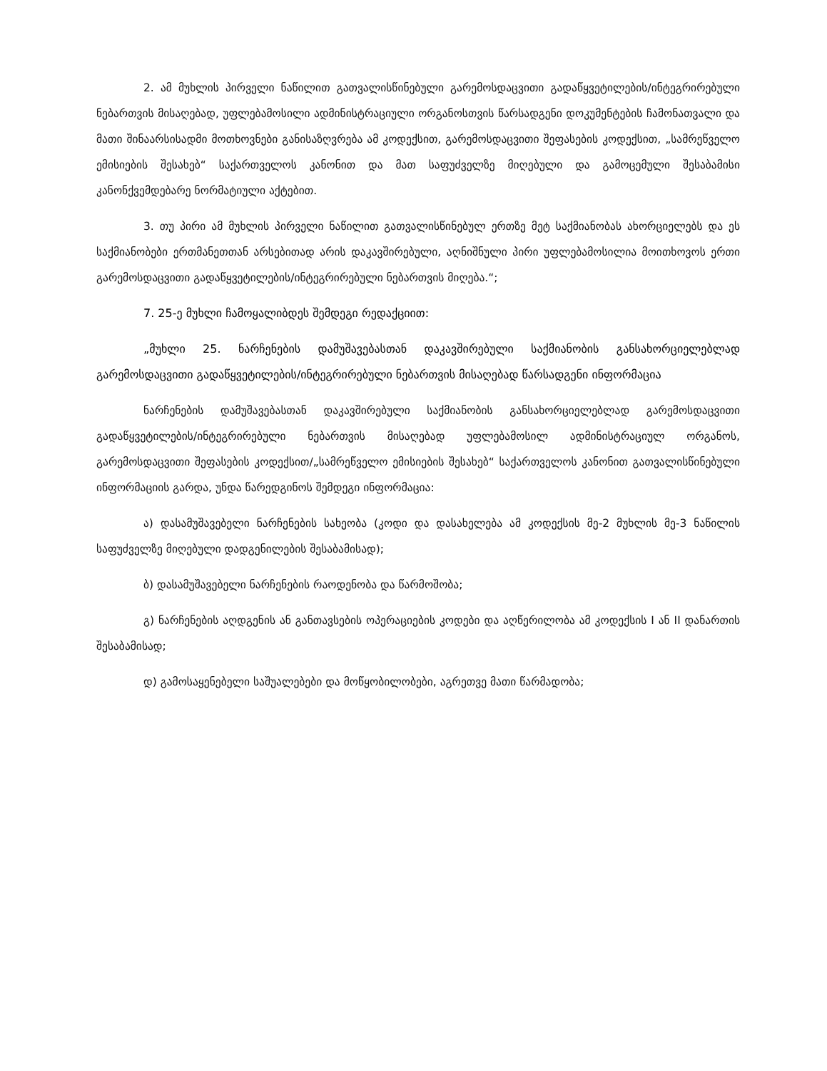2. ამ მუხლის პირველი ნაწილით გათვალისწინებული გარემოსდაცვითი გადაწყვეტილების/ინტეგრირებული ნებართვის მისაღებად, უფლებამოსილი ადმინისტრაციული ორგანოსთვის წარსადგენი დოკუმენტების ჩამონათვალი და მათი შინაარსისადმი მოთხოვნები განისაზღვრება ამ კოდექსით, გარემოსდაცვითი შეფასების კოდექსით, „სამრეწველო ემისიების შესახებ“ საქართველოს კანონით და მათ საფუძველზე მიღებული და გამოცემული შესაბამისი კანონქვემდებარე ნორმატიული აქტებით.
3. თუ პირი ამ მუხლის პირველი ნაწილით გათვალისწინებულ ერთზე მეტ საქმიანობას ახორციელებს და ეს საქმიანობები ერთმანეთთან არსებითად არის დაკავშირებული, აღნიშნული პირი უფლებამოსილია მოითხოვოს ერთი გარემოსდაცვითი გადაწყვეტილების/ინტეგრირებული ნებართვის მიღება.“;
7. 25-ე მუხლი ჩამოყალიბდეს შემდეგი რედაქციით:
„მუხლი 25. ნარჩენების დამუშავებასთან დაკავშირებული საქმიანობის განსახორციელებლად გარემოსდაცვითი გადაწყვეტილების/ინტეგრირებული ნებართვის მისაღებად წარსადგენი ინფორმაცია
ნარჩენების დამუშავებასთან დაკავშირებული საქმიანობის განსახორციელებლად გარემოსდაცვითი გადაწყვეტილების/ინტეგრირებული ნებართვის მისაღებად უფლებამოსილ ადმინისტრაციულ ორგანოს, გარემოსდაცვითი შეფასების კოდექსით/„სამრეწველო ემისიების შესახებ“ საქართველოს კანონით გათვალისწინებული ინფორმაციის გარდა, უნდა წარედგინოს შემდეგი ინფორმაცია:
ა) დასამუშავებელი ნარჩენების სახეობა (კოდი და დასახელება ამ კოდექსის მე-2 მუხლის მე-3 ნაწილის საფუძველზე მიღებული დადგენილების შესაბამისად);
ბ) დასამუშავებელი ნარჩენების რაოდენობა და წარმოშობა;
გ) ნარჩენების აღდგენის ან განთავსების ოპერაციების კოდები და აღწერილობა ამ კოდექსის I ან II დანართის შესაბამისად;
დ) გამოსაყენებელი საშუალებები და მოწყობილობები, აგრეთვე მათი წარმადობა;